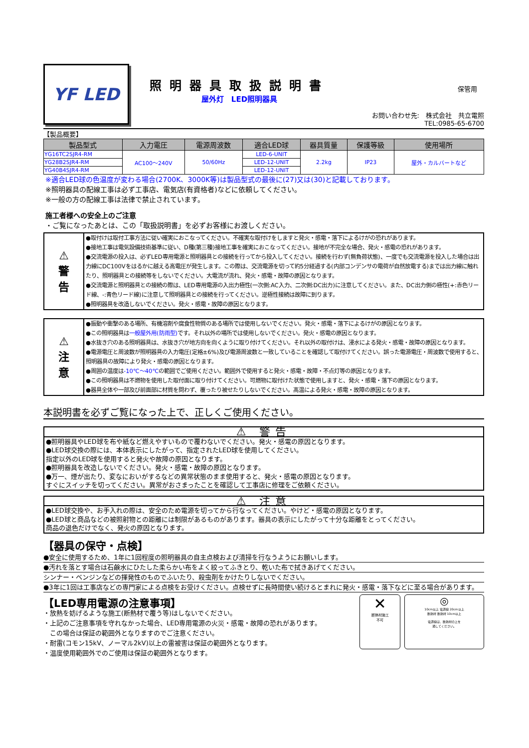YF LED
照明器具取扱説明書
屋外灯　LED照明器具
保管用
お問い合わせ先:　株式会社　共立電照
TEL:0985-65-6700
【製品概要】
| 製品型式 | 入力電圧 | 電源周波数 | 適合LED球 | 器具質量 | 保護等級 | 使用場所 |
| --- | --- | --- | --- | --- | --- | --- |
| YG16TC2SJR4-RM | AC100～240V | 50/60Hz | LED-6-UNIT | 2.2kg | IP23 | 屋外・カルバートなど |
| YG28B2SJR4-RM | | | LED-12-UNIT | | | |
| YG40B4SJR4-RM | | | LED-12-UNIT | | | |
※適合LED球の色温度が変わる場合(2700K、3000K等)は製品型式の最後に(27)又は(30)と記載しております。
※照明器具の配線工事は必ず工事店、電気店(有資格者)などに依頼してください。
※一般の方の配線工事は法律で禁止されています。
施工者様への安全上のご注意
・ご覧になったあとは、この「取扱説明書」を必ずお客様にお渡しください。
⚠
警
告
●取付けは取付工事方法に従い確実におこなってください。不確実な取付けをしますと発火・感電・落下によるけがの恐れがあります。
●接地工事は電気設備技術基準に従い、D種(第三種)接地工事を確実におこなってください。接地が不完全な場合、発火・感電の恐れがあります。
●交流電源の投入は、必ずLED専用電源と照明器具との接続を行ってから投入してください。接続を行わず(無負荷状態)、一度でも交流電源を投入した場合は出力線にDC100Vをはるかに越える高電圧が発生します。この際は、交流電源を切って約5分経過する(内部コンデンサの電荷が自然放電する)までは出力線に触れたり、照明器具との接続等をしないでください。大電流が流れ、発火・感電・故障の原因となります。
●交流電源と照明器具との接続の際は、LED専用電源の入出力極性(一次側:AC入力、二次側:DC出力)に注意してください。また、DC出力側の極性(+:赤色リード線、-:青色リード線)に注意して照明器具との接続を行ってください。逆極性接続は故障に到ります。
●照明器具を改造しないでください。発火・感電・故障の原因となります。
⚠
注
意
●振動や衝撃のある場所、有機溶剤や腐食性物質のある場所では使用しないでください。発火・感電・落下によるけがの原因となります。
●この照明器具は一般屋外用(防雨型) です。それ以外の場所では使用しないでください。発火・感電の原因となります。
●水抜き穴のある照明器具は、水抜き穴が地方向を向くように取り付けてください。それ以外の取付けは、浸水による発火・感電・故障の原因となります。
●電源電圧と周波数が照明器具の入力電圧(定格±6%)及び電源周波数と一致していることを確認して取付けてください。誤った電源電圧・周波数で使用すると、照明器具の故障により発火・感電の原因となります。
●周囲の温度は-10℃～40℃の範囲でご使用ください。範囲外で使用すると発火・感電・故障・不点灯等の原因となります。
●この照明器具は不燃物を使用した取付面に取り付けてください。可燃物に取付けた状態で使用しますと、発火・感電・落下の原因となります。
●器具全体や一部及び前面部に材質を問わず、覆ったり被せたりしないでください。高温による発火・感電・故障の原因となります。
本説明書を必ずご覧になった上で、正しくご使用ください。
⚠ 警告
●照明器具やLED球を布や紙など燃えやすいもので覆わないでください。発火・感電の原因となります。
●LED球交換の際には、本体表示にしたがって、指定されたLED球を使用してください。
指定以外のLED球を使用すると発火や故障の原因となります。
●照明器具を改造しないでください。発火・感電・故障の原因となります。
●万一、煙が出たり、変なにおいがするなどの異常状態のまま使用すると、発火・感電の原因となります。
すぐにスイッチを切ってください。異常がおさまったことを確認して工事店に修理をご依頼ください。
⚠ 注意
●LED球交換や、お手入れの際は、安全のため電源を切ってから行なってください。やけど・感電の原因となります。
●LED球と商品などの被照射物との距離には制限があるものがあります。器具の表示にしたがって十分な距離をとってください。
商品の退色だけでなく、発火の原因となります。
【器具の保守・点検】
●安全に使用するため、1年に1回程度の照明器具の自主点検および清掃を行なうようにお願いします。
●汚れを落とす場合は石鹸水にひたした柔らかい布をよく絞ってふきとり、乾いた布で拭きあげてください。
シンナー・ベンジンなどの揮発性のものでふいたり、殺虫剤をかけたりしないでください。
●3年に1回は工事店などの専門家による点検をお受けください。点検せずに長時間使い続けるとまれに発火・感電・落下などに至る場合があります。
【LED専用電源の注意事項】
・放熱を妨げるような施工(断熱材で覆う等)はしないでください。
・上記のご注意事項を守れなかった場合、LED専用電源の火災・感電・故障の恐れがあります。
　この場合は保証の範囲外となりますのでご注意ください。
・耐雷(コモン15kV、ノーマル2kV)以上の雷被害は保証の範囲外となります。
・温度使用範囲外でのご使用は保証の範囲外となります。
✕
断熱材施工
不可
◎
10cm以上 電源線 20cm以上
断熱材 断熱材 10cm以上
電源線は、断熱材の上を
通してください。